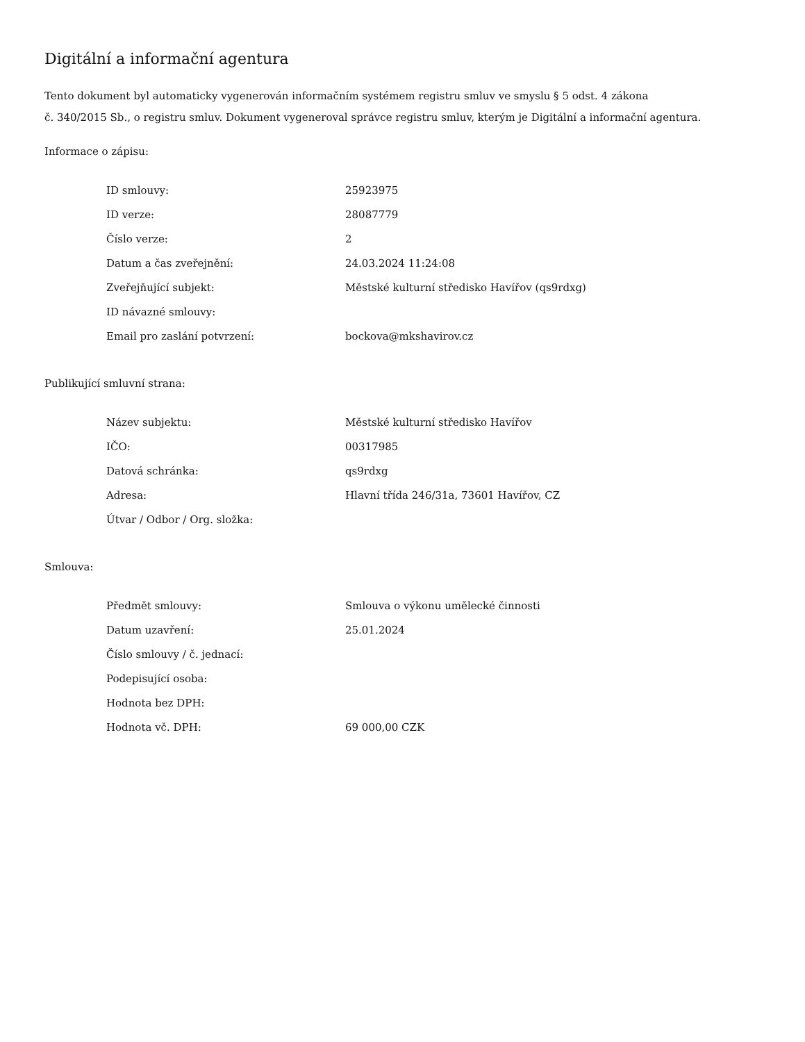Digitální a informační agentura
Tento dokument byl automaticky vygenerován informačním systémem registru smluv ve smyslu § 5 odst. 4 zákona
č. 340/2015 Sb., o registru smluv. Dokument vygeneroval správce registru smluv, kterým je Digitální a informační agentura.
Informace o zápisu:
| ID smlouvy: | 25923975 |
| ID verze: | 28087779 |
| Číslo verze: | 2 |
| Datum a čas zveřejnění: | 24.03.2024 11:24:08 |
| Zveřejňující subjekt: | Městské kulturní středisko Havířov (qs9rdxg) |
| ID návazné smlouvy: | |
| Email pro zaslání potvrzení: | bockova@mkshavirov.cz |
Publikující smluvní strana:
| Název subjektu: | Městské kulturní středisko Havířov |
| IČO: | 00317985 |
| Datová schránka: | qs9rdxg |
| Adresa: | Hlavní třída 246/31a, 73601 Havířov, CZ |
| Útvar / Odbor / Org. složka: | |
Smlouva:
| Předmět smlouvy: | Smlouva o výkonu umělecké činnosti |
| Datum uzavření: | 25.01.2024 |
| Číslo smlouvy / č. jednací: | |
| Podepisující osoba: | |
| Hodnota bez DPH: | |
| Hodnota vč. DPH: | 69 000,00 CZK |